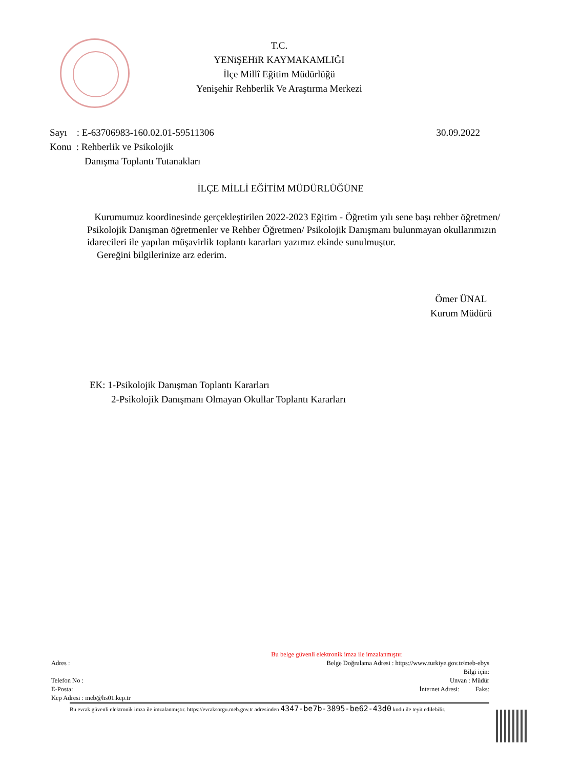T.C.
YENiŞEHiR KAYMAKAMLIĞI
İlçe Millî Eğitim Müdürlüğü
Yenişehir Rehberlik Ve Araştırma Merkezi
30.09.2022
Sayı : E-63706983-160.02.01-59511306
Konu : Rehberlik ve Psikolojik
Danışma Toplantı Tutanakları
İLÇE MİLLİ EĞİTİM MÜDÜRLÜĞÜNE
Kurumumuz koordinesinde gerçekleştirilen 2022-2023 Eğitim - Öğretim yılı sene başı rehber öğretmen/ Psikolojik Danışman öğretmenler ve Rehber Öğretmen/ Psikolojik Danışmanı bulunmayan okullarımızın idarecileri ile yapılan müşavirlik toplantı kararları yazımız ekinde sunulmuştur.
Gereğini bilgilerinize arz ederim.
Ömer ÜNAL
Kurum Müdürü
EK: 1-Psikolojik Danışman Toplantı Kararları
2-Psikolojik Danışmanı Olmayan Okullar Toplantı Kararları
Bu belge güvenli elektronik imza ile imzalanmıştır.
Adres : Belge Doğrulama Adresi : https://www.turkiye.gov.tr/meb-ebys
Bilgi için:
Telefon No : Unvan : Müdür
E-Posta: İnternet Adresi: Faks:
Kep Adresi : meb@hs01.kep.tr
Bu evrak güvenli elektronik imza ile imzalanmıştır. https://evraksorgu.meb.gov.tr adresinden 4347-be7b-3895-be62-43d0 kodu ile teyit edilebilir.